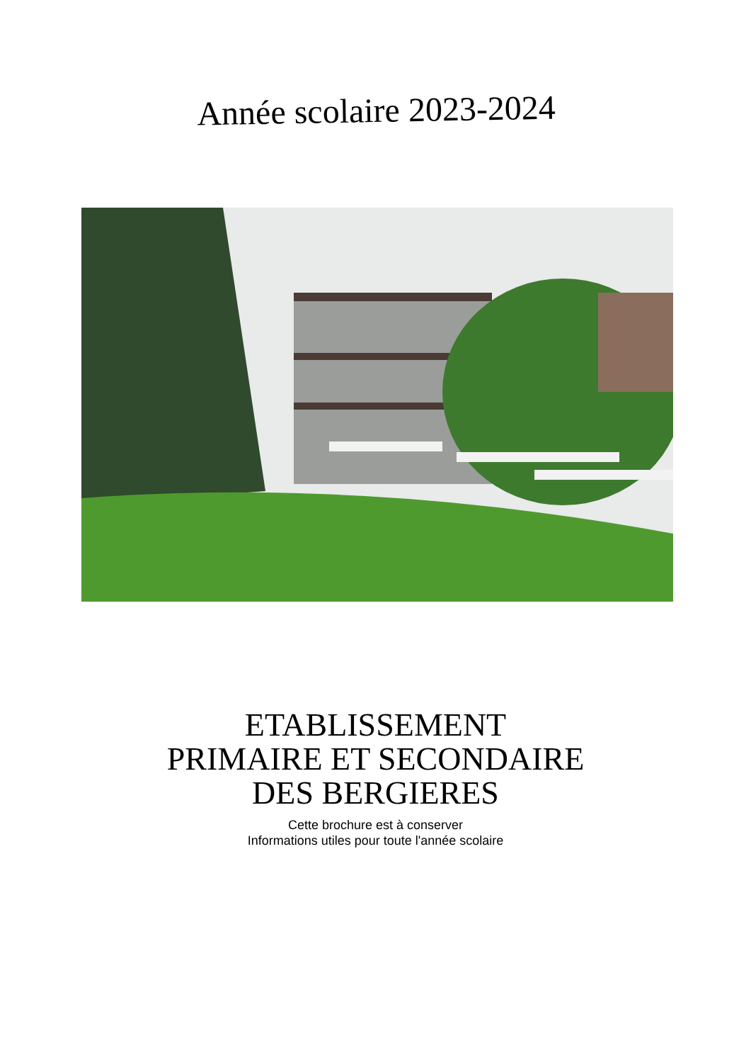Année scolaire 2023-2024
ETABLISSEMENT
PRIMAIRE ET SECONDAIRE
DES BERGIERES
Cette brochure est à conserver
Informations utiles pour toute l'année scolaire